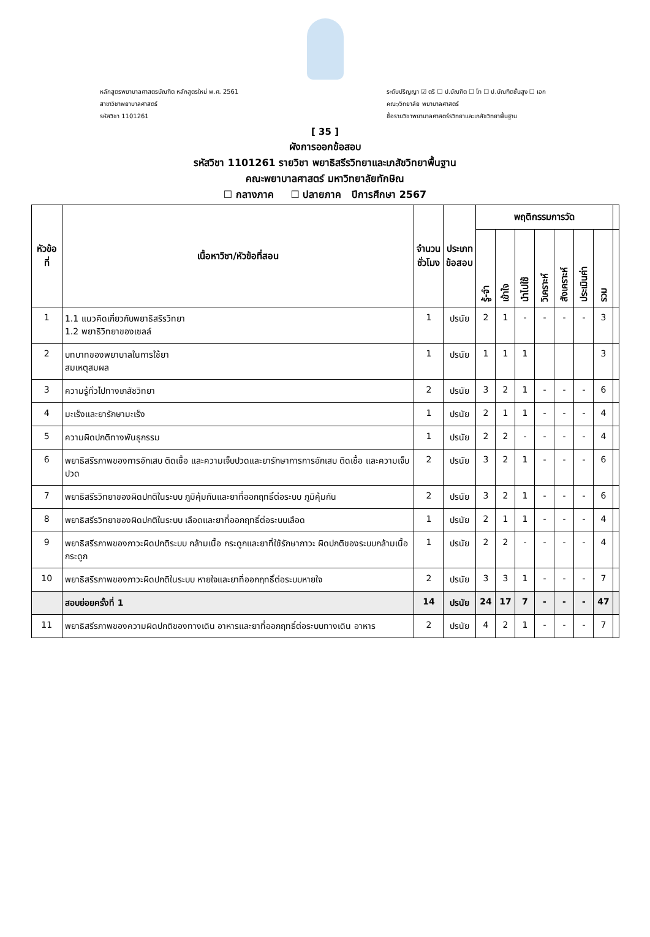หลักสูตรพยาบาลศาสตรบัณฑิต หลักสูตรใหม่ พ.ศ. 2561
สาขาวิชาพยาบาลศาสตร์
รหัสวิชา 1101261
ระดับปริญญา ☑ ตรี ☐ ป.บัณฑิต ☐ โท ☐ ป.บัณฑิตชั้นสูง ☐ เอก
คณะ/วิทยาลัย พยาบาลศาสตร์
ชื่อรายวิชาพยาบาลศาสตร์รวิทยาและเภสัชวิทยาพื้นฐาน
[ 35 ]
ผังการออกข้อสอบ
รหัสวิชา 1101261 รายวิชา พยาธิสรีรวิทยาและเภสัชวิทยาพื้นฐาน
คณะพยาบาลศาสตร์ มหาวิทยาลัยทักษิณ
☐ กลางภาค ☐ ปลายภาค ปีการศึกษา 2567
| หัวข้อที่ | เนื้อหาวิชา/หัวข้อที่สอน | จำนวน ชั่วโมง | ประเภท ข้อสอบ | พฤติกรรมการวัด | | | | | | | |
| --- | --- | --- | --- | --- | --- | --- | --- | --- | --- | --- | --- |
| | | | | รู้-จำ | เข้าใจ | นำไปใช้ | วิเคราะห์ | สังเคราะห์ | ประเมินค่า | รวม | |
| 1 | 1.1 แนวคิดเกี่ยวกับพยาธิสรีรวิทยา 1.2 พยาธิวิทยาของเซลล์ | 1 | ปรนัย | 2 | 1 | - | - | - | - | 3 | |
| 2 | บทบาทของพยาบาลในการใช้ยา สมเหตุสมผล | 1 | ปรนัย | 1 | 1 | 1 | | | | 3 | |
| 3 | ความรู้ทั่วไปทางเภสัชวิทยา | 2 | ปรนัย | 3 | 2 | 1 | - | - | - | 6 | |
| 4 | มะเร็งและยารักษามะเร็ง | 1 | ปรนัย | 2 | 1 | 1 | - | - | - | 4 | |
| 5 | ความผิดปกติทางพันธุกรรม | 1 | ปรนัย | 2 | 2 | - | - | - | - | 4 | |
| 6 | พยาธิสรีรภาพของการอักเสบ ติดเชื้อ และความเจ็บปวดและยารักษาการการอักเสบ ติดเชื้อ และความเจ็บปวด | 2 | ปรนัย | 3 | 2 | 1 | - | - | - | 6 | |
| 7 | พยาธิสรีรวิทยาของผิดปกติในระบบ ภูมิคุ้มกันและยาที่ออกฤทธิ์ต่อระบบ ภูมิคุ้มกัน | 2 | ปรนัย | 3 | 2 | 1 | - | - | - | 6 | |
| 8 | พยาธิสรีรวิทยาของผิดปกติในระบบ เลือดและยาที่ออกฤทธิ์ต่อระบบเลือด | 1 | ปรนัย | 2 | 1 | 1 | - | - | - | 4 | |
| 9 | พยาธิสรีรภาพของภาวะผิดปกติระบบ กล้ามเนื้อ กระดูกและยาที่ใช้รักษาภาวะ ผิดปกติของระบบกล้ามเนื้อ กระดูก | 1 | ปรนัย | 2 | 2 | - | - | - | - | 4 | |
| 10 | พยาธิสรีรภาพของภาวะผิดปกติในระบบ หายใจและยาที่ออกฤทธิ์ต่อระบบหายใจ | 2 | ปรนัย | 3 | 3 | 1 | - | - | - | 7 | |
| | สอบย่อยครั้งที่ 1 | 14 | ปรนัย | 24 | 17 | 7 | - | - | - | 47 | |
| 11 | พยาธิสรีรภาพของความผิดปกติของทางเดิน อาหารและยาที่ออกฤทธิ์ต่อระบบทางเดิน อาหาร | 2 | ปรนัย | 4 | 2 | 1 | - | - | - | 7 | |